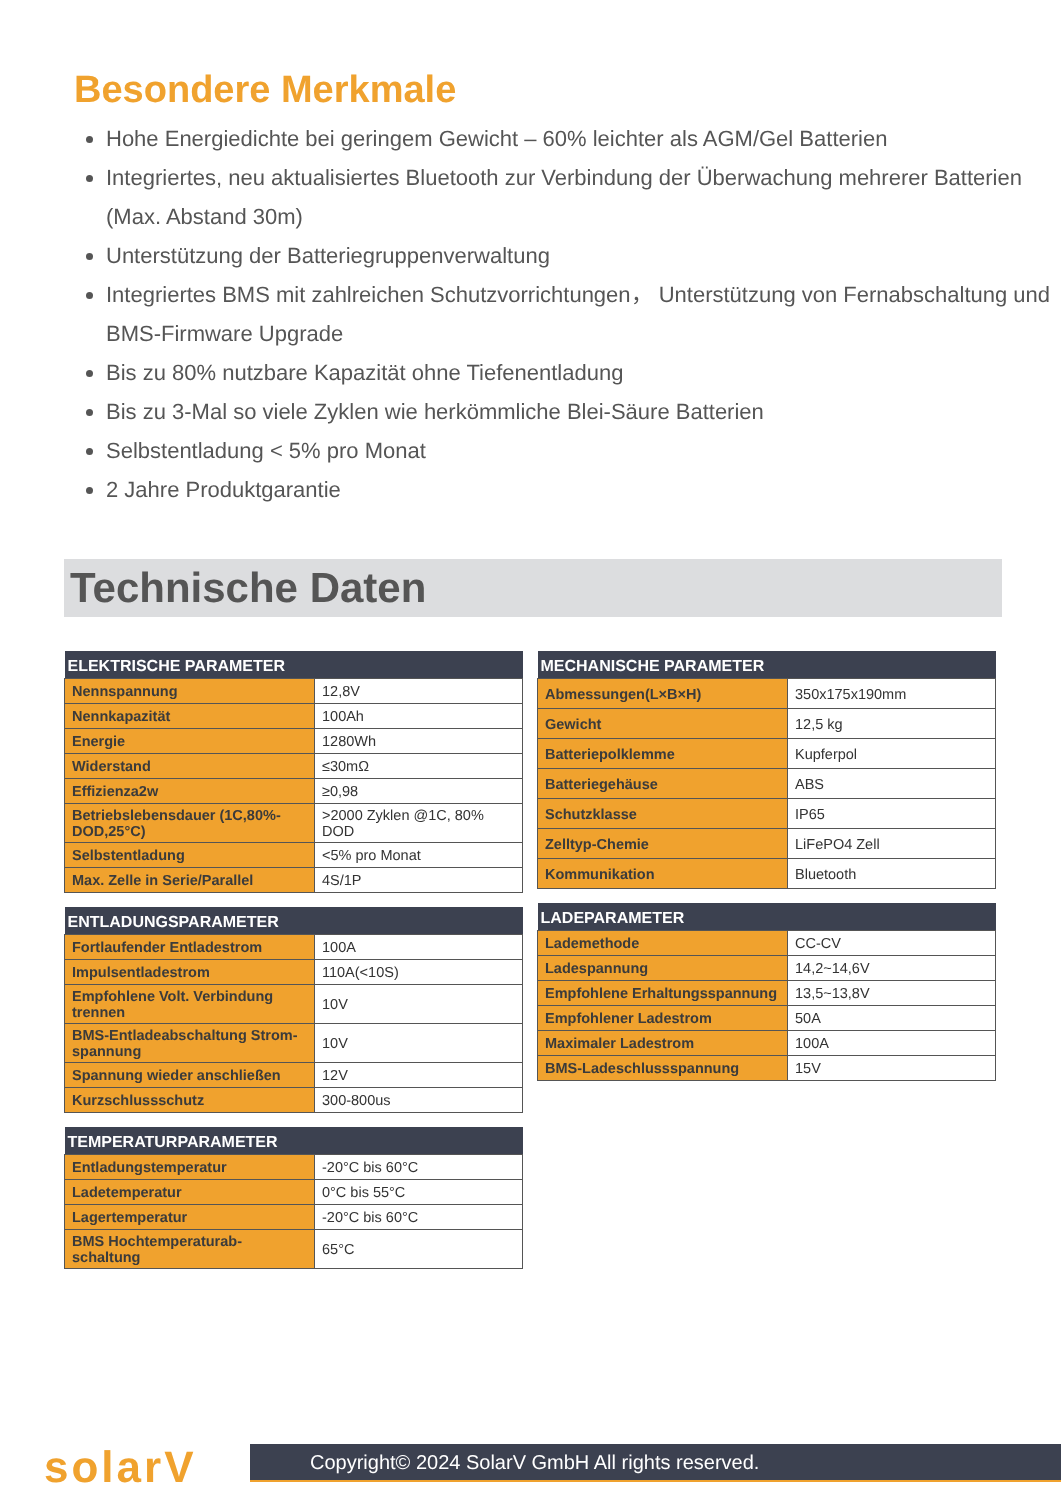Besondere Merkmale
Hohe Energiedichte bei geringem Gewicht – 60% leichter als AGM/Gel Batterien
Integriertes, neu aktualisiertes Bluetooth zur Verbindung der Überwachung mehrerer Batterien (Max. Abstand 30m)
Unterstützung der Batteriegruppenverwaltung
Integriertes BMS mit zahlreichen Schutzvorrichtungen， Unterstützung von Fernabschaltung und BMS-Firmware Upgrade
Bis zu 80% nutzbare Kapazität ohne Tiefenentladung
Bis zu 3-Mal so viele Zyklen wie herkömmliche Blei-Säure Batterien
Selbstentladung < 5% pro Monat
2 Jahre Produktgarantie
Technische Daten
| ELEKTRISCHE PARAMETER | |
| --- | --- |
| Nennspannung | 12,8V |
| Nennkapazität | 100Ah |
| Energie | 1280Wh |
| Widerstand | ≤30mΩ |
| Effizienza2w | ≥0,98 |
| Betriebslebensdauer (1C,80%-DOD,25°C) | >2000 Zyklen @1C, 80% DOD |
| Selbstentladung | <5% pro Monat |
| Max. Zelle in Serie/Parallel | 4S/1P |
| ENTLADUNGSPARAMETER | |
| --- | --- |
| Fortlaufender Entladestrom | 100A |
| Impulsentladestrom | 110A(<10S) |
| Empfohlene Volt. Verbindung trennen | 10V |
| BMS-Entladeabschaltung Strom-spannung | 10V |
| Spannung wieder anschließen | 12V |
| Kurzschlussschutz | 300-800us |
| TEMPERATURPARAMETER | |
| --- | --- |
| Entladungstemperatur | -20°C bis 60°C |
| Ladetemperatur | 0°C bis 55°C |
| Lagertemperatur | -20°C bis 60°C |
| BMS Hochtemperaturab- schaltung | 65°C |
| MECHANISCHE PARAMETER | |
| --- | --- |
| Abmessungen(L×B×H) | 350x175x190mm |
| Gewicht | 12,5 kg |
| Batteriepolklemme | Kupferpol |
| Batteriegehäuse | ABS |
| Schutzklasse | IP65 |
| Zelltyp-Chemie | LiFePO4 Zell |
| Kommunikation | Bluetooth |
| LADEPARAMETER | |
| --- | --- |
| Lademethode | CC-CV |
| Ladespannung | 14,2~14,6V |
| Empfohlene Erhaltungsspannung | 13,5~13,8V |
| Empfohlener Ladestrom | 50A |
| Maximaler Ladestrom | 100A |
| BMS-Ladeschlussspannung | 15V |
solarV
Copyright© 2024 SolarV GmbH All rights reserved.